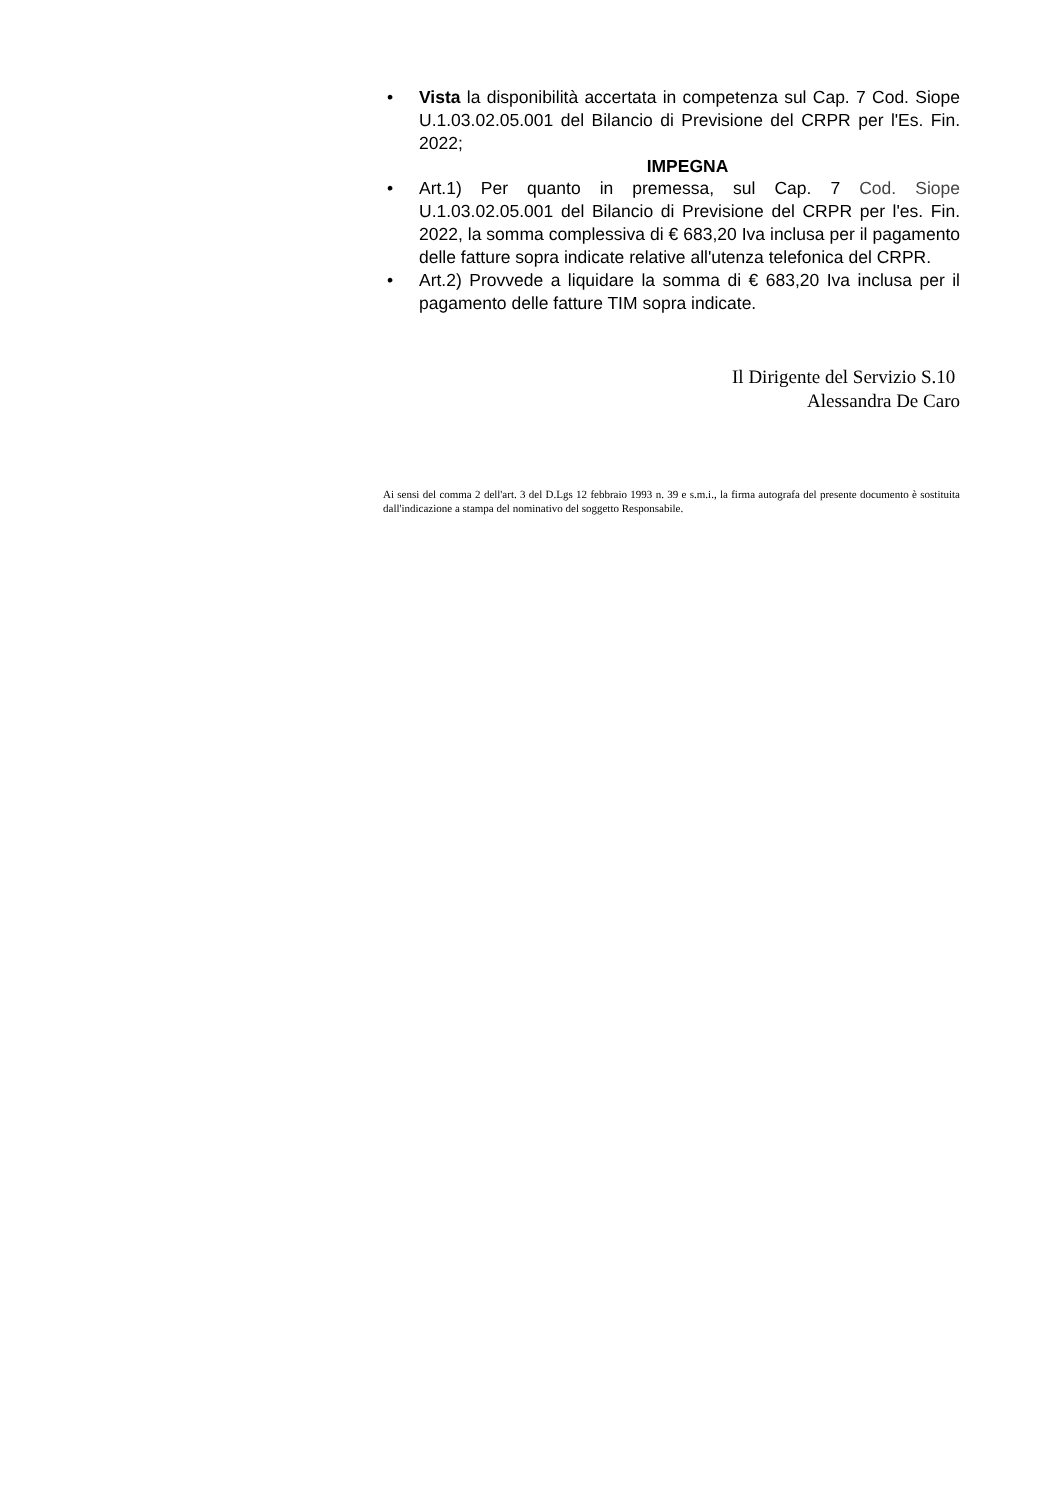• Vista la disponibilità accertata in competenza sul Cap. 7 Cod. Siope U.1.03.02.05.001 del Bilancio di Previsione del CRPR per l'Es. Fin. 2022;
IMPEGNA
• Art.1) Per quanto in premessa, sul Cap. 7 Cod. Siope U.1.03.02.05.001 del Bilancio di Previsione del CRPR per l'es. Fin. 2022, la somma complessiva di € 683,20 Iva inclusa per il pagamento delle fatture sopra indicate relative all'utenza telefonica del CRPR.
• Art.2) Provvede a liquidare la somma di € 683,20 Iva inclusa per il pagamento delle fatture TIM sopra indicate.
Il Dirigente del Servizio S.10
Alessandra De Caro
Ai sensi del comma 2 dell'art. 3 del D.Lgs 12 febbraio 1993 n. 39 e s.m.i., la firma autografa del presente documento è sostituita dall'indicazione a stampa del nominativo del soggetto Responsabile.